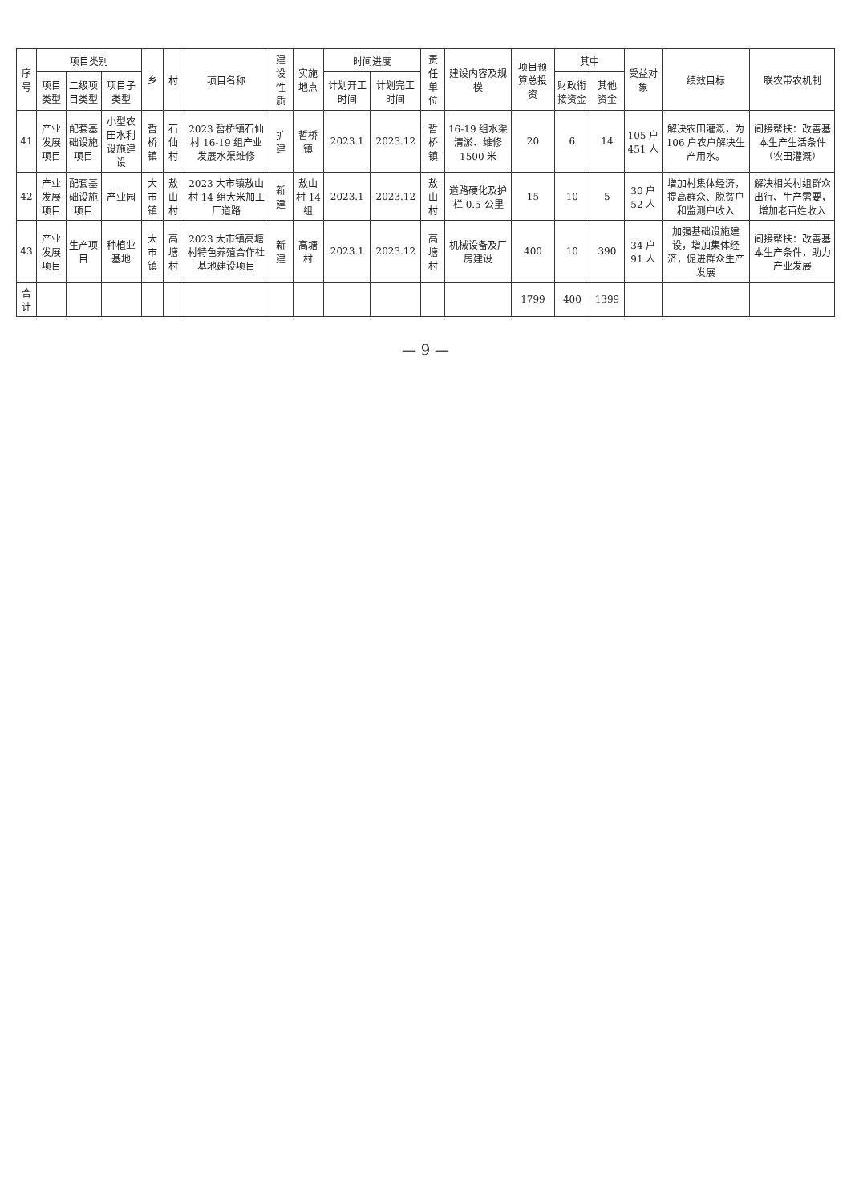| 序号 | 项目类别 | | | 乡 | 村 | 项目名称 | 建设性质 | 实施地点 | 时间进度 | | 责任单位 | 建设内容及规模 | 项目预算总投资 | 其中 | | 受益对象 | 绩效目标 | 联农带农机制 |
| --- | --- | --- | --- | --- | --- | --- | --- | --- | --- | --- | --- | --- | --- | --- | --- | --- | --- | --- |
| | 项目类型 | 二级项目类型 | 项目子类型 | | | | | | 计划开工时间 | 计划完工时间 | | | | 财政衔接资金 | 其他资金 | | | |
| 41 | 产业发展项目 | 配套基础设施项目 | 小型农田水利设施建设 | 哲桥镇 | 石仙村 | 2023 哲桥镇石仙村 16-19 组产业发展水渠维修 | 扩建 | 哲桥镇 | 2023.1 | 2023.12 | 哲桥镇 | 16-19 组水渠清淤、维修 1500 米 | 20 | 6 | 14 | 105 户 451 人 | 解决农田灌溉，为 106 户农户解决生产用水。 | 间接帮扶：改善基本生产生活条件（农田灌溉） |
| 42 | 产业发展项目 | 配套基础设施项目 | 产业园 | 大市镇 | 敖山村 | 2023 大市镇敖山村 14 组大米加工厂道路 | 新建 | 敖山村 14 组 | 2023.1 | 2023.12 | 敖山村 | 道路硬化及护栏 0.5 公里 | 15 | 10 | 5 | 30 户 52 人 | 增加村集体经济，提高群众、脱贫户和监测户收入 | 解决相关村组群众出行、生产需要，增加老百姓收入 |
| 43 | 产业发展项目 | 生产项目 | 种植业基地 | 大市镇 | 高塘村 | 2023 大市镇高塘村特色养殖合作社基地建设项目 | 新建 | 高塘村 | 2023.1 | 2023.12 | 高塘村 | 机械设备及厂房建设 | 400 | 10 | 390 | 34 户 91 人 | 加强基础设施建设，增加集体经济，促进群众生产发展 | 间接帮扶：改善基本生产条件，助力产业发展 |
| 合计 | | | | | | | | | | | | | 1799 | 400 | 1399 | | | |
— 9 —